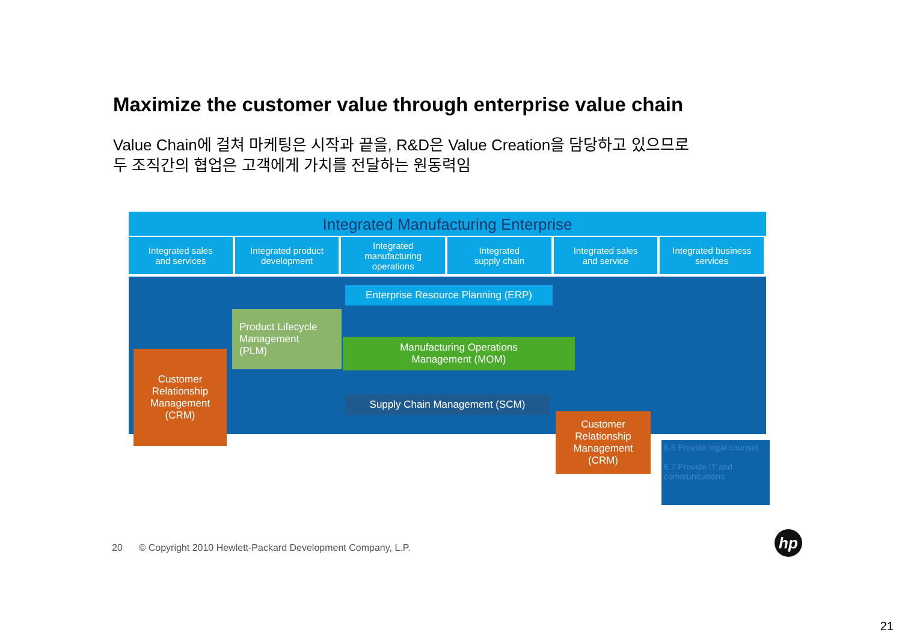Maximize the customer value through enterprise value chain
Value Chain에 걸쳐 마케팅은 시작과 끝을, R&D은 Value Creation을 담당하고 있으므로
두 조직간의 협업은 고객에게 가치를 전달하는 원동력임
Integrated Manufacturing Enterprise
Integrated sales
and services
Integrated product
development
Integrated
manufacturing
operations
Integrated
supply chain
Integrated sales
and service
Integrated business
services
Enterprise Resource Planning (ERP)
Product Lifecycle
Management
(PLM)
Manufacturing Operations
Management (MOM)
Supply Chain Management (SCM)
Customer
Relationship
Management
(CRM)
Customer
Relationship
Management
(CRM)
6.6 Provide legal counsel
6.7 Provide IT and communications
20 © Copyright 2010 Hewlett-Packard Development Company, L.P.
hp
21